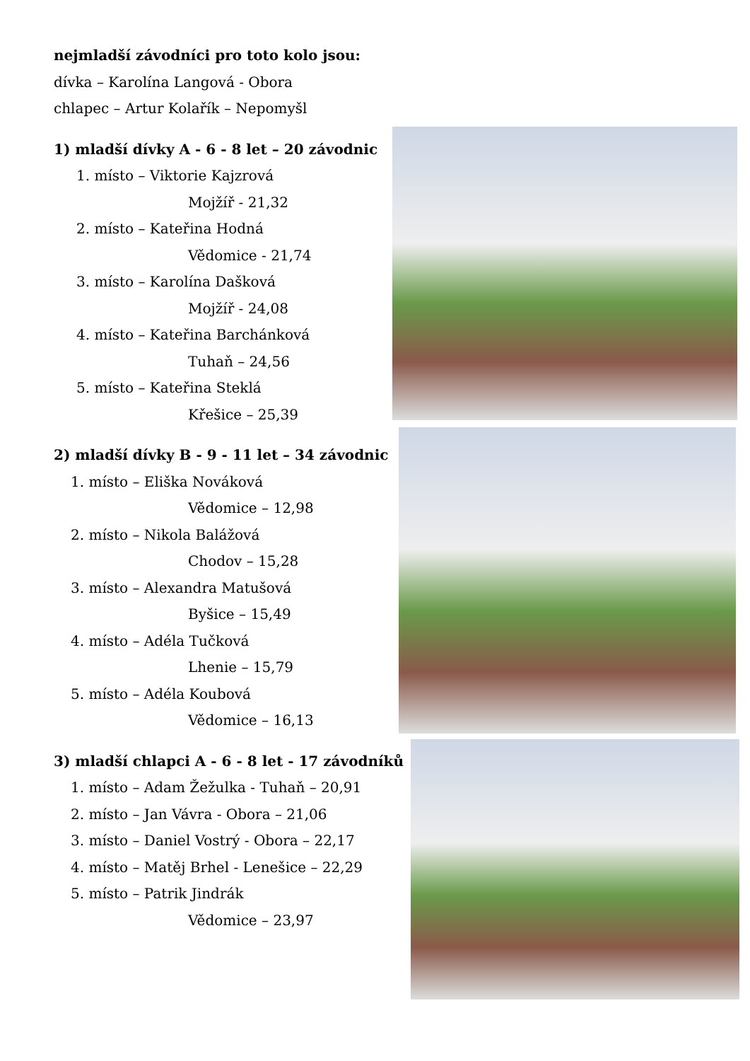nejmladší závodníci pro toto kolo jsou:
dívka – Karolína Langová - Obora
chlapec – Artur Kolařík – Nepomyšl
1) mladší dívky A - 6 - 8 let – 20 závodnic
1. místo – Viktorie Kajzrová
Mojžíř - 21,32
2. místo – Kateřina Hodná
Vědomice - 21,74
3. místo – Karolína Dašková
Mojžíř - 24,08
4. místo – Kateřina Barchánková
Tuhaň – 24,56
5. místo – Kateřina Steklá
Křešice – 25,39
2) mladší dívky B - 9 - 11 let – 34 závodnic
1. místo – Eliška Nováková
Vědomice – 12,98
2. místo – Nikola Balážová
Chodov – 15,28
3. místo – Alexandra Matušová
Byšice – 15,49
4. místo – Adéla Tučková
Lhenie – 15,79
5. místo – Adéla Koubová
Vědomice – 16,13
3) mladší chlapci A - 6 - 8 let - 17 závodníků
1. místo – Adam Žežulka - Tuhaň – 20,91
2. místo – Jan Vávra - Obora – 21,06
3. místo – Daniel Vostrý - Obora – 22,17
4. místo – Matěj Brhel - Lenešice – 22,29
5. místo – Patrik Jindrák
Vědomice – 23,97